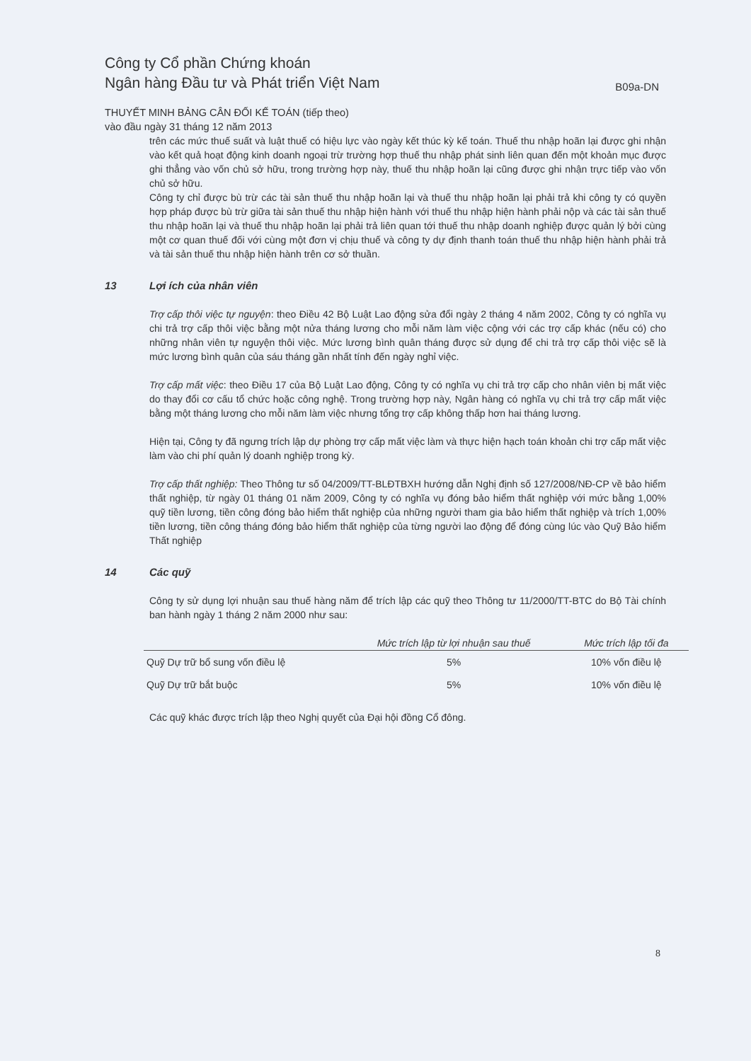Công ty Cổ phần Chứng khoán
Ngân hàng Đầu tư và Phát triển Việt Nam
B09a-DN
THUYẾT MINH BẢNG CÂN ĐỐI KẾ TOÁN (tiếp theo)
vào đầu ngày 31 tháng 12 năm 2013
trên các mức thuế suất và luật thuế có hiệu lực vào ngày kết thúc kỳ kế toán. Thuế thu nhập hoãn lại được ghi nhận vào kết quả hoạt động kinh doanh ngoại trừ trường hợp thuế thu nhập phát sinh liên quan đến một khoản mục được ghi thẳng vào vốn chủ sở hữu, trong trường hợp này, thuế thu nhập hoãn lại cũng được ghi nhận trực tiếp vào vốn chủ sở hữu.
Công ty chỉ được bù trừ các tài sản thuế thu nhập hoãn lại và thuế thu nhập hoãn lại phải trả khi công ty có quyền hợp pháp được bù trừ giữa tài sản thuế thu nhập hiện hành với thuế thu nhập hiện hành phải nộp và các tài sản thuế thu nhập hoãn lại và thuế thu nhập hoãn lại phải trả liên quan tới thuế thu nhập doanh nghiệp được quản lý bởi cùng một cơ quan thuế đối với cùng một đơn vị chịu thuế và công ty dự định thanh toán thuế thu nhập hiện hành phải trả và tài sản thuế thu nhập hiện hành trên cơ sở thuần.
13 Lợi ích của nhân viên
Trợ cấp thôi việc tự nguyện: theo Điều 42 Bộ Luật Lao động sửa đổi ngày 2 tháng 4 năm 2002, Công ty có nghĩa vụ chi trả trợ cấp thôi việc bằng một nửa tháng lương cho mỗi năm làm việc cộng với các trợ cấp khác (nếu có) cho những nhân viên tự nguyện thôi việc. Mức lương bình quân tháng được sử dụng để chi trả trợ cấp thôi việc sẽ là mức lương bình quân của sáu tháng gần nhất tính đến ngày nghỉ việc.
Trợ cấp mất việc: theo Điều 17 của Bộ Luật Lao động, Công ty có nghĩa vụ chi trả trợ cấp cho nhân viên bị mất việc do thay đổi cơ cấu tổ chức hoặc công nghệ. Trong trường hợp này, Ngân hàng có nghĩa vụ chi trả trợ cấp mất việc bằng một tháng lương cho mỗi năm làm việc nhưng tổng trợ cấp không thấp hơn hai tháng lương.
Hiện tại, Công ty đã ngưng trích lập dự phòng trợ cấp mất việc làm và thực hiện hạch toán khoản chi trợ cấp mất việc làm vào chi phí quản lý doanh nghiệp trong kỳ.
Trợ cấp thất nghiệp: Theo Thông tư số 04/2009/TT-BLĐTBXH hướng dẫn Nghị định số 127/2008/NĐ-CP về bảo hiểm thất nghiệp, từ ngày 01 tháng 01 năm 2009, Công ty có nghĩa vụ đóng bảo hiểm thất nghiệp với mức bằng 1,00% quỹ tiền lương, tiền công đóng bảo hiểm thất nghiệp của những người tham gia bảo hiểm thất nghiệp và trích 1,00% tiền lương, tiền công tháng đóng bảo hiểm thất nghiệp của từng người lao động để đóng cùng lúc vào Quỹ Bảo hiểm Thất nghiệp
14 Các quỹ
Công ty sử dụng lợi nhuận sau thuế hàng năm để trích lập các quỹ theo Thông tư 11/2000/TT-BTC do Bộ Tài chính ban hành ngày 1 tháng 2 năm 2000 như sau:
| | Mức trích lập từ lợi nhuận sau thuế | Mức trích lập tối đa |
| --- | --- | --- |
| Quỹ Dự trữ bổ sung vốn điều lệ | 5% | 10% vốn điều lệ |
| Quỹ Dự trữ bắt buộc | 5% | 10% vốn điều lệ |
Các quỹ khác được trích lập theo Nghị quyết của Đại hội đồng Cổ đông.
8